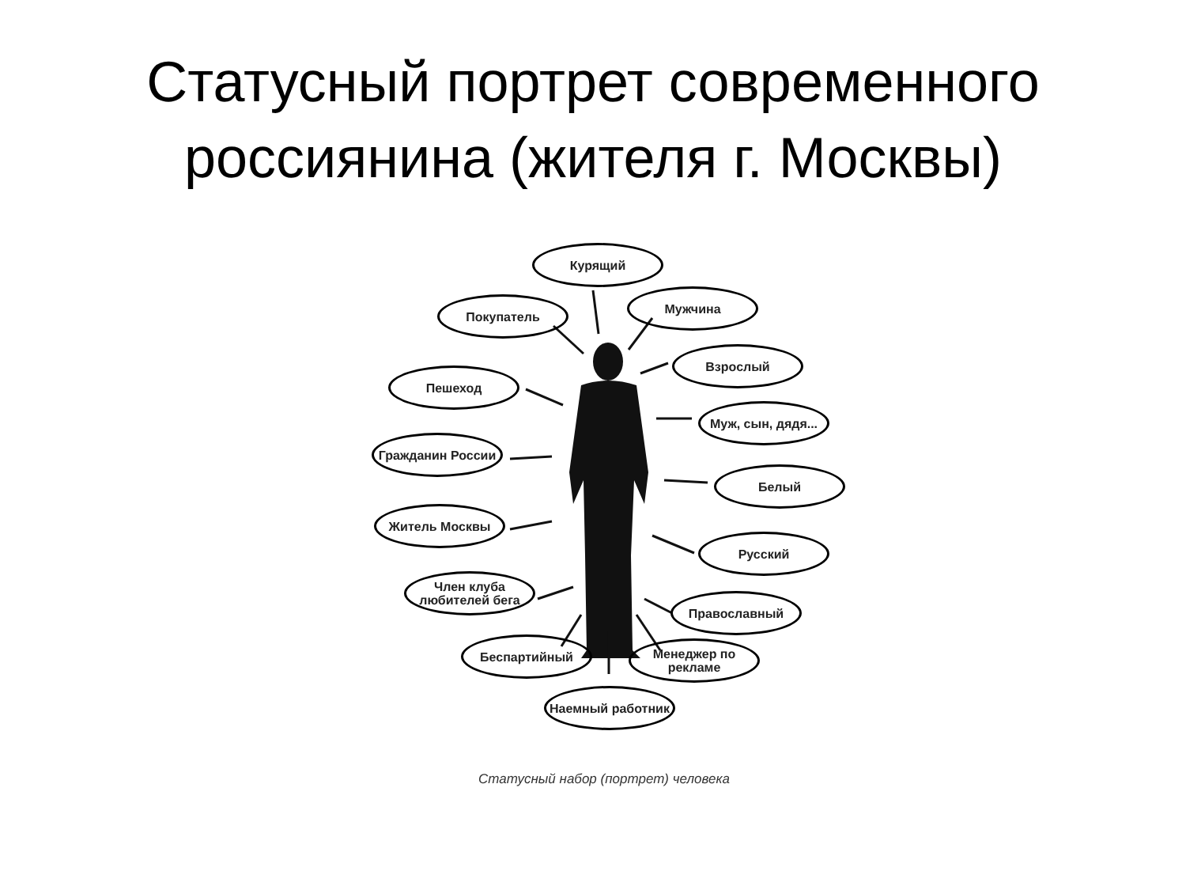Статусный портрет современного
россиянина (жителя г. Москвы)
Курящий
Мужчина
Покупатель
Взрослый
Пешеход
Муж, сын, дядя...
Гражданин России
Белый
Житель Москвы
Русский
Член клуба любителей бега
Православный
Беспартийный
Менеджер по рекламе
Наемный работник
Статусный набор (портрет) человека